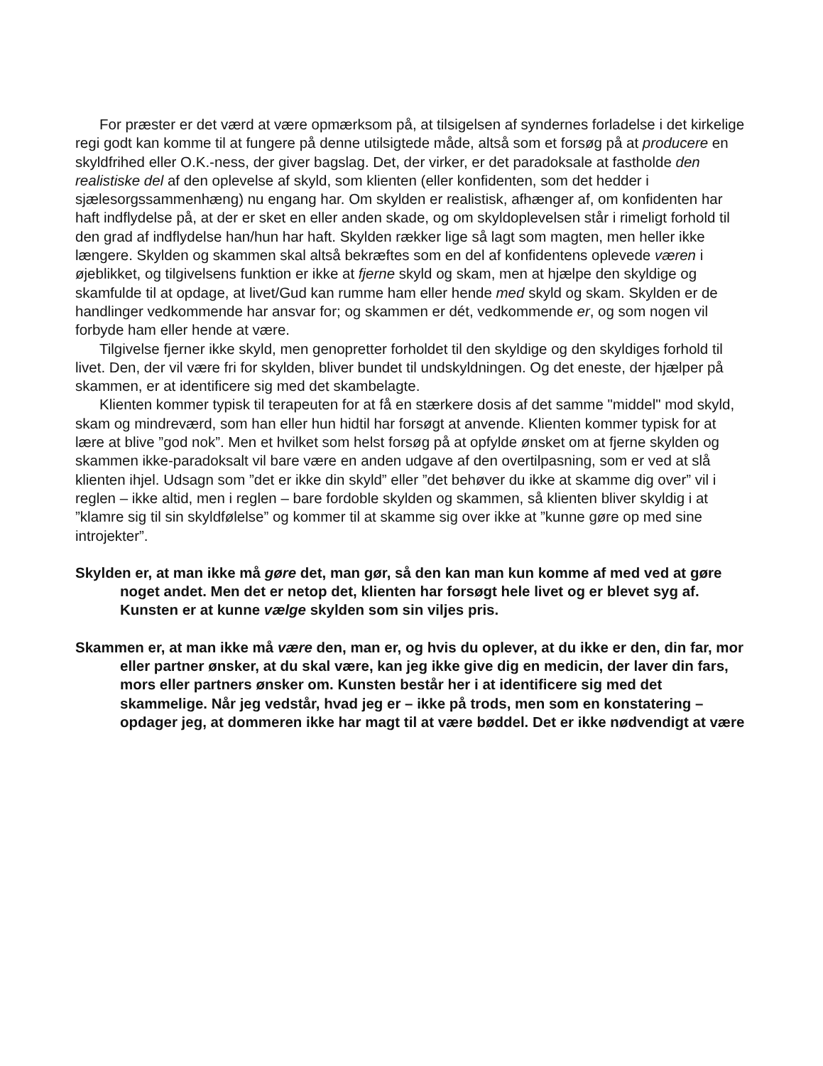For præster er det værd at være opmærksom på, at tilsigelsen af syndernes forladelse i det kirkelige regi godt kan komme til at fungere på denne utilsigtede måde, altså som et forsøg på at producere en skyldfrihed eller O.K.-ness, der giver bagslag. Det, der virker, er det paradoksale at fastholde den realistiske del af den oplevelse af skyld, som klienten (eller konfidenten, som det hedder i sjælesorgssammenhæng) nu engang har. Om skylden er realistisk, afhænger af, om konfidenten har haft indflydelse på, at der er sket en eller anden skade, og om skyldoplevelsen står i rimeligt forhold til den grad af indflydelse han/hun har haft. Skylden rækker lige så lagt som magten, men heller ikke længere. Skylden og skammen skal altså bekræftes som en del af konfidentens oplevede væren i øjeblikket, og tilgivelsens funktion er ikke at fjerne skyld og skam, men at hjælpe den skyldige og skamfulde til at opdage, at livet/Gud kan rumme ham eller hende med skyld og skam. Skylden er de handlinger vedkommende har ansvar for; og skammen er dét, vedkommende er, og som nogen vil forbyde ham eller hende at være.
Tilgivelse fjerner ikke skyld, men genopretter forholdet til den skyldige og den skyldiges forhold til livet. Den, der vil være fri for skylden, bliver bundet til undskyldningen. Og det eneste, der hjælper på skammen, er at identificere sig med det skambelagte.
Klienten kommer typisk til terapeuten for at få en stærkere dosis af det samme "middel" mod skyld, skam og mindreværd, som han eller hun hidtil har forsøgt at anvende. Klienten kommer typisk for at lære at blive ”god nok”. Men et hvilket som helst forsøg på at opfylde ønsket om at fjerne skylden og skammen ikke-paradoksalt vil bare være en anden udgave af den overtilpasning, som er ved at slå klienten ihjel. Udsagn som ”det er ikke din skyld” eller ”det behøver du ikke at skamme dig over” vil i reglen – ikke altid, men i reglen – bare fordoble skylden og skammen, så klienten bliver skyldig i at ”klamre sig til sin skyldfølelse” og kommer til at skamme sig over ikke at ”kunne gøre op med sine introjekter”.
Skylden er, at man ikke må gøre det, man gør, så den kan man kun komme af med ved at gøre noget andet. Men det er netop det, klienten har forsøgt hele livet og er blevet syg af. Kunsten er at kunne vælge skylden som sin viljes pris.
Skammen er, at man ikke må være den, man er, og hvis du oplever, at du ikke er den, din far, mor eller partner ønsker, at du skal være, kan jeg ikke give dig en medicin, der laver din fars, mors eller partners ønsker om. Kunsten består her i at identificere sig med det skammelige. Når jeg vedstår, hvad jeg er – ikke på trods, men som en konstatering – opdager jeg, at dommeren ikke har magt til at være bøddel. Det er ikke nødvendigt at være